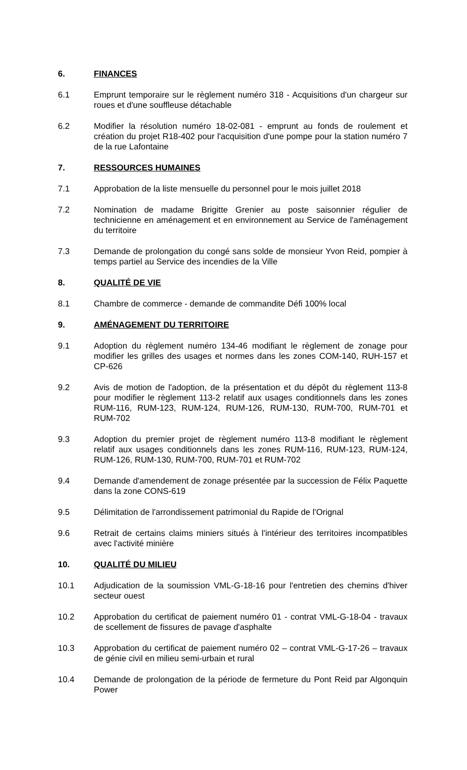6. FINANCES
6.1 Emprunt temporaire sur le règlement numéro 318 - Acquisitions d'un chargeur sur roues et d'une souffleuse détachable
6.2 Modifier la résolution numéro 18-02-081 - emprunt au fonds de roulement et création du projet R18-402 pour l'acquisition d'une pompe pour la station numéro 7 de la rue Lafontaine
7. RESSOURCES HUMAINES
7.1 Approbation de la liste mensuelle du personnel pour le mois juillet 2018
7.2 Nomination de madame Brigitte Grenier au poste saisonnier régulier de technicienne en aménagement et en environnement au Service de l'aménagement du territoire
7.3 Demande de prolongation du congé sans solde de monsieur Yvon Reid, pompier à temps partiel au Service des incendies de la Ville
8. QUALITÉ DE VIE
8.1 Chambre de commerce - demande de commandite Défi 100% local
9. AMÉNAGEMENT DU TERRITOIRE
9.1 Adoption du règlement numéro 134-46 modifiant le règlement de zonage pour modifier les grilles des usages et normes dans les zones COM-140, RUH-157 et CP-626
9.2 Avis de motion de l'adoption, de la présentation et du dépôt du règlement 113-8 pour modifier le règlement 113-2 relatif aux usages conditionnels dans les zones RUM-116, RUM-123, RUM-124, RUM-126, RUM-130, RUM-700, RUM-701 et RUM-702
9.3 Adoption du premier projet de règlement numéro 113-8 modifiant le règlement relatif aux usages conditionnels dans les zones RUM-116, RUM-123, RUM-124, RUM-126, RUM-130, RUM-700, RUM-701 et RUM-702
9.4 Demande d'amendement de zonage présentée par la succession de Félix Paquette dans la zone CONS-619
9.5 Délimitation de l'arrondissement patrimonial du Rapide de l'Orignal
9.6 Retrait de certains claims miniers situés à l'intérieur des territoires incompatibles avec l'activité minière
10. QUALITÉ DU MILIEU
10.1 Adjudication de la soumission VML-G-18-16 pour l'entretien des chemins d'hiver secteur ouest
10.2 Approbation du certificat de paiement numéro 01 - contrat VML-G-18-04 - travaux de scellement de fissures de pavage d'asphalte
10.3 Approbation du certificat de paiement numéro 02 – contrat VML-G-17-26 – travaux de génie civil en milieu semi-urbain et rural
10.4 Demande de prolongation de la période de fermeture du Pont Reid par Algonquin Power